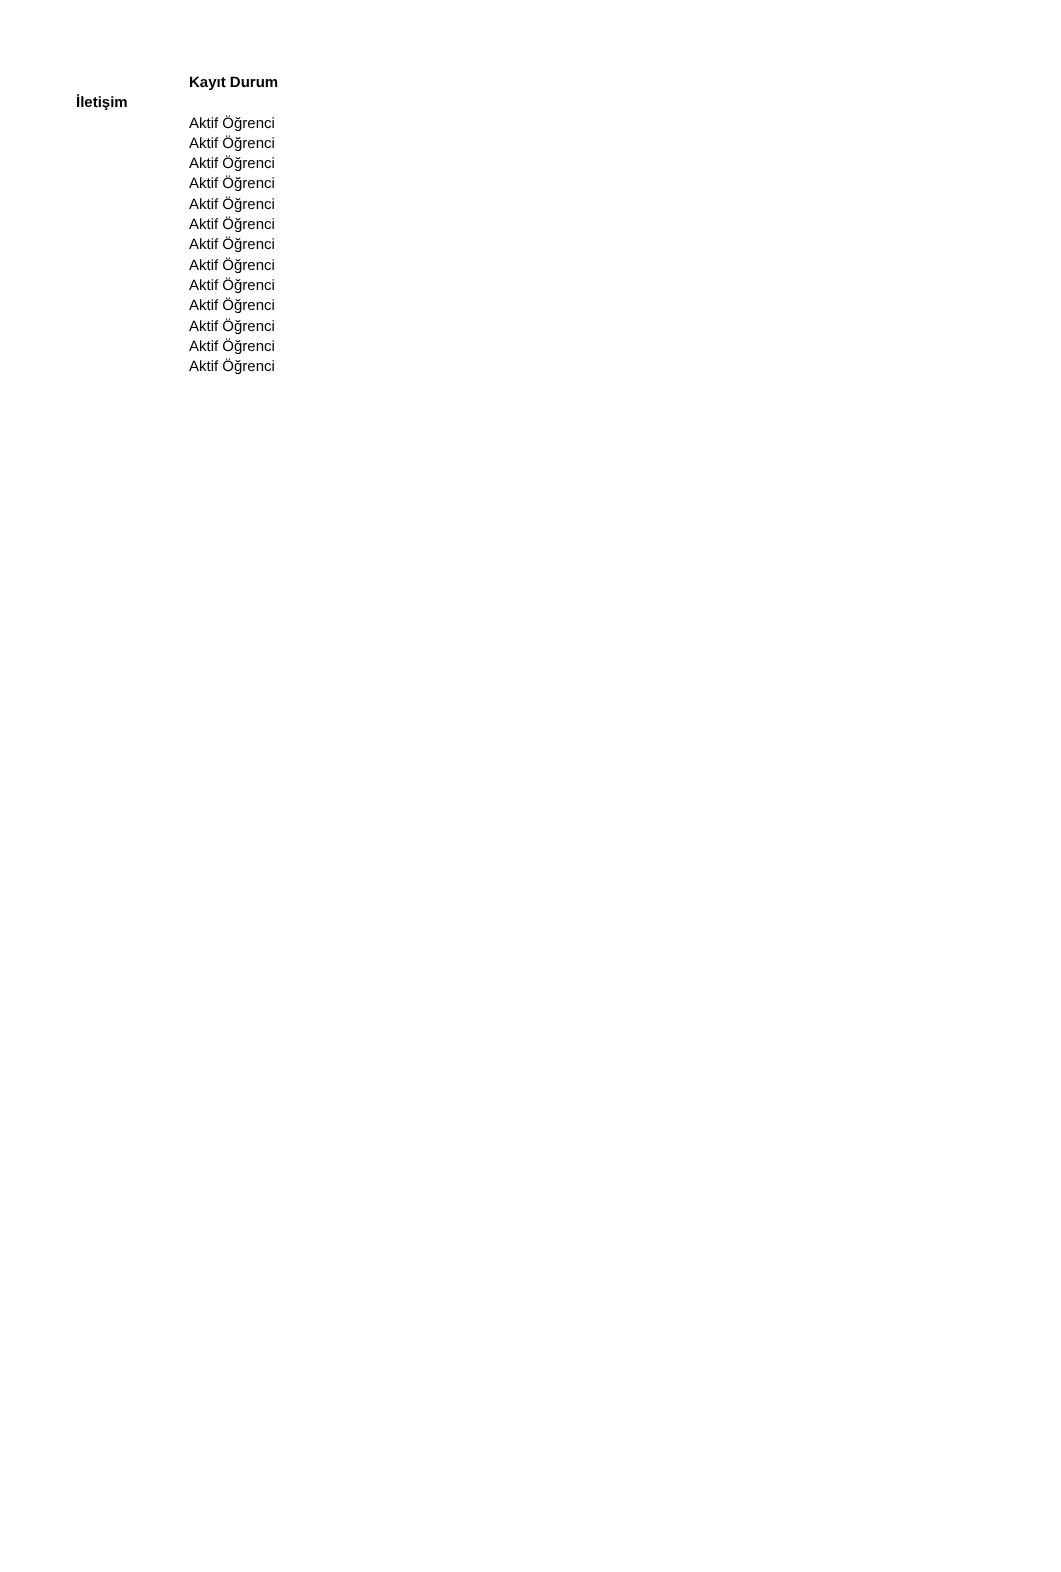| | Kayıt Durum |
| --- | --- |
| İletişim | |
| | Aktif Öğrenci |
| | Aktif Öğrenci |
| | Aktif Öğrenci |
| | Aktif Öğrenci |
| | Aktif Öğrenci |
| | Aktif Öğrenci |
| | Aktif Öğrenci |
| | Aktif Öğrenci |
| | Aktif Öğrenci |
| | Aktif Öğrenci |
| | Aktif Öğrenci |
| | Aktif Öğrenci |
| | Aktif Öğrenci |